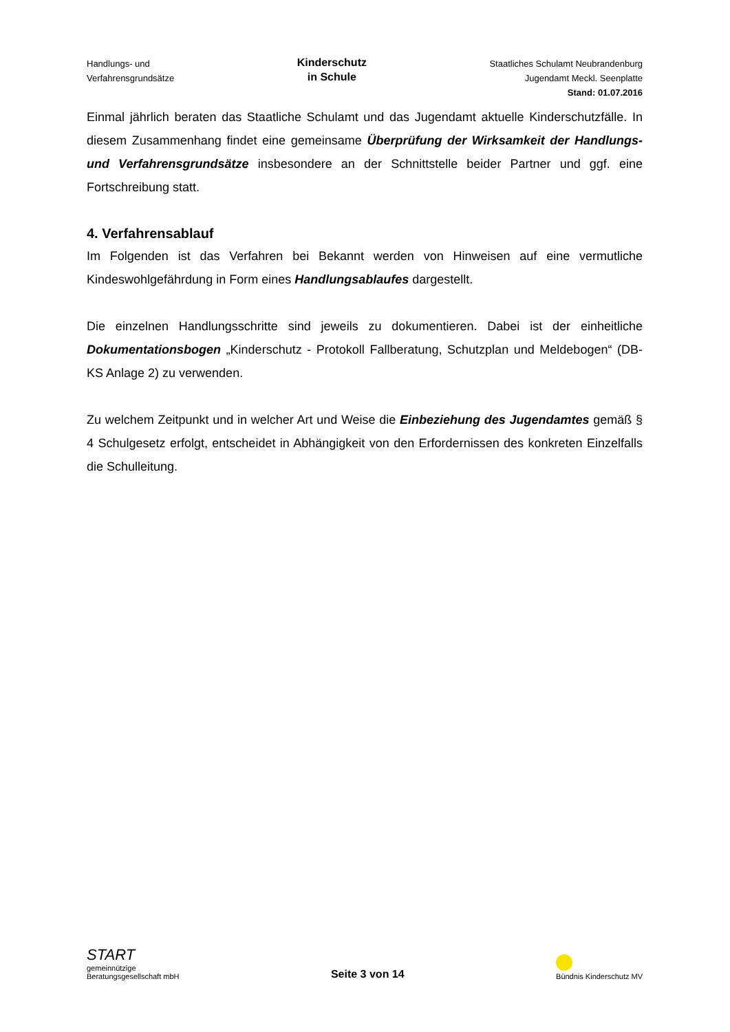Handlungs- und
Verfahrensgrundsätze
Kinderschutz
in Schule
Staatliches Schulamt Neubrandenburg
Jugendamt Meckl. Seenplatte
Stand: 01.07.2016
Einmal jährlich beraten das Staatliche Schulamt und das Jugendamt aktuelle Kinderschutz­fälle. In diesem Zusammenhang findet eine gemeinsame Überprüfung der Wirksamkeit der Handlungs- und Verfahrensgrundsätze insbesondere an der Schnittstelle beider Part­ner und ggf. eine Fortschreibung statt.
4. Verfahrensablauf
Im Folgenden ist das Verfahren bei Bekannt werden von Hinweisen auf eine vermutliche Kindeswohlgefährdung in Form eines Handlungsablaufes dargestellt.
Die einzelnen Handlungsschritte sind jeweils zu dokumentieren. Dabei ist der einheitliche Dokumentationsbogen „Kinderschutz - Protokoll Fallberatung, Schutzplan und Meldebo­gen“ (DB-KS Anlage 2) zu verwenden.
Zu welchem Zeitpunkt und in welcher Art und Weise die Einbeziehung des Jugendamtes gemäß § 4 Schulgesetz erfolgt, entscheidet in Abhängigkeit von den Erfordernissen des konkreten Einzelfalls die Schulleitung.
START
gemeinnützige
Beratungsgesellschaft mbH
Seite 3 von 14
Bündnis Kinderschutz MV